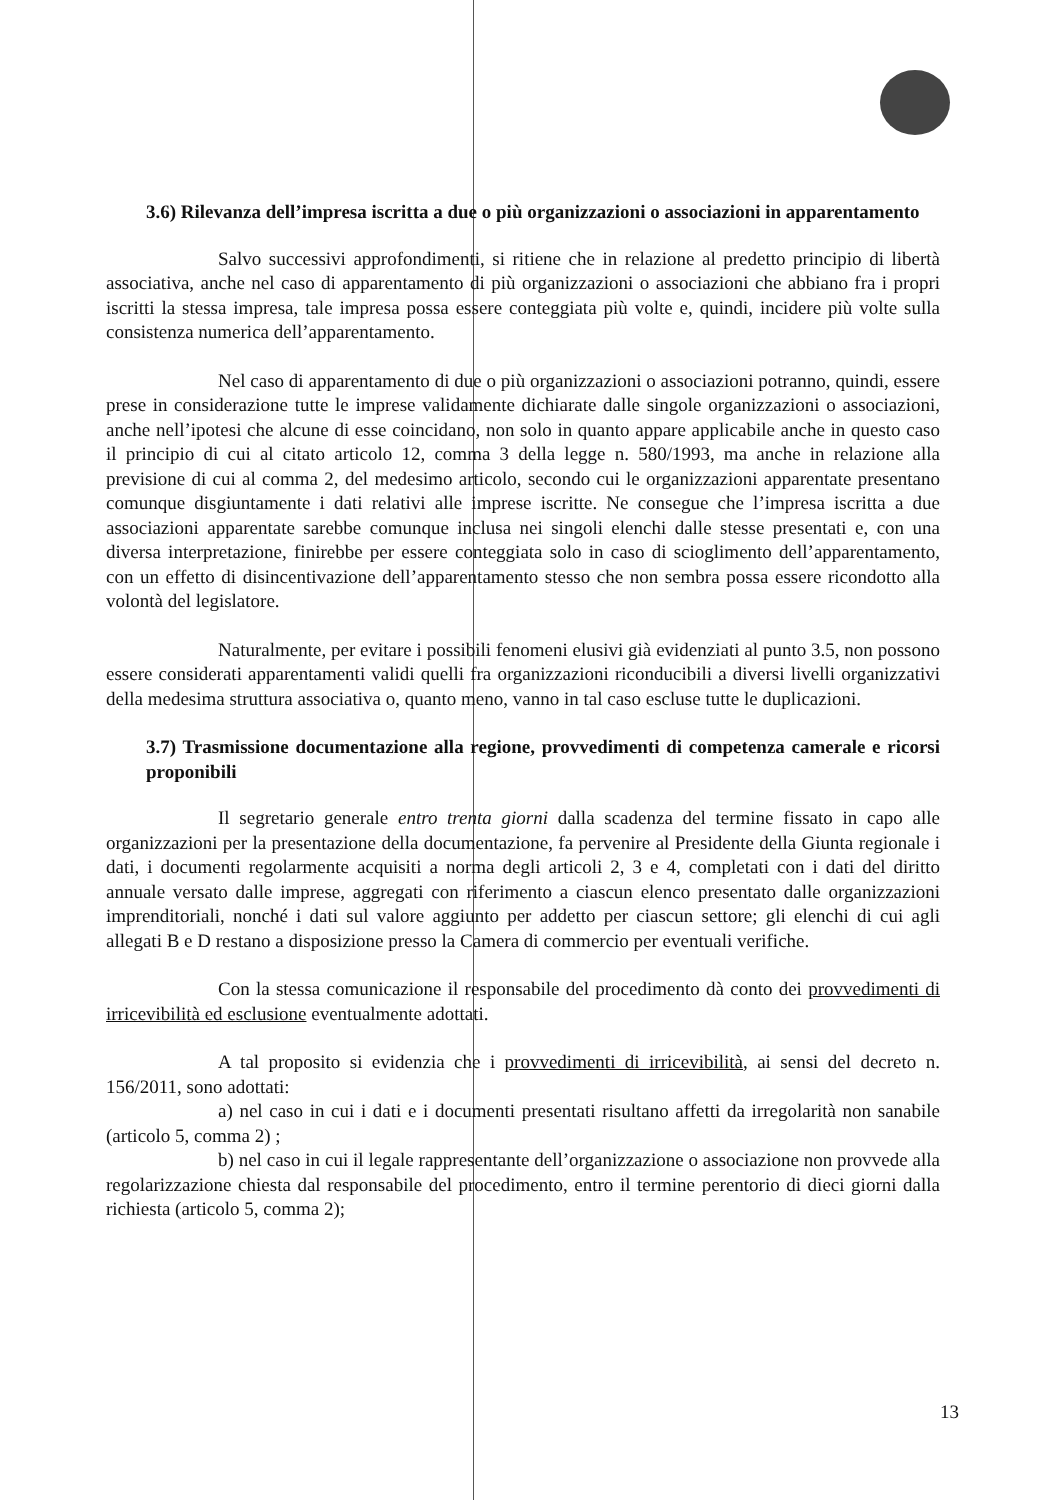3.6) Rilevanza dell’impresa iscritta a due o più organizzazioni o associazioni in apparentamento
Salvo successivi approfondimenti, si ritiene che in relazione al predetto principio di libertà associativa, anche nel caso di apparentamento di più organizzazioni o associazioni che abbiano fra i propri iscritti la stessa impresa, tale impresa possa essere conteggiata più volte e, quindi, incidere più volte sulla consistenza numerica dell’apparentamento.
Nel caso di apparentamento di due o più organizzazioni o associazioni potranno, quindi, essere prese in considerazione tutte le imprese validamente dichiarate dalle singole organizzazioni o associazioni, anche nell’ipotesi che alcune di esse coincidano, non solo in quanto appare applicabile anche in questo caso il principio di cui al citato articolo 12, comma 3 della legge n. 580/1993, ma anche in relazione alla previsione di cui al comma 2, del medesimo articolo, secondo cui le organizzazioni apparentate presentano comunque disgiuntamente i dati relativi alle imprese iscritte. Ne consegue che l’impresa iscritta a due associazioni apparentate sarebbe comunque inclusa nei singoli elenchi dalle stesse presentati e, con una diversa interpretazione, finirebbe per essere conteggiata solo in caso di scioglimento dell’apparentamento, con un effetto di disincentivazione dell’apparentamento stesso che non sembra possa essere ricondotto alla volontà del legislatore.
Naturalmente, per evitare i possibili fenomeni elusivi già evidenziati al punto 3.5, non possono essere considerati apparentamenti validi quelli fra organizzazioni riconducibili a diversi livelli organizzativi della medesima struttura associativa o, quanto meno, vanno in tal caso escluse tutte le duplicazioni.
3.7) Trasmissione documentazione alla regione, provvedimenti di competenza camerale e ricorsi proponibili
Il segretario generale entro trenta giorni dalla scadenza del termine fissato in capo alle organizzazioni per la presentazione della documentazione, fa pervenire al Presidente della Giunta regionale i dati, i documenti regolarmente acquisiti a norma degli articoli 2, 3 e 4, completati con i dati del diritto annuale versato dalle imprese, aggregati con riferimento a ciascun elenco presentato dalle organizzazioni imprenditoriali, nonché i dati sul valore aggiunto per addetto per ciascun settore; gli elenchi di cui agli allegati B e D restano a disposizione presso la Camera di commercio per eventuali verifiche.
Con la stessa comunicazione il responsabile del procedimento dà conto dei provvedimenti di irricevibilità ed esclusione eventualmente adottati.
A tal proposito si evidenzia che i provvedimenti di irricevibilità, ai sensi del decreto n. 156/2011, sono adottati:
a) nel caso in cui i dati e i documenti presentati risultano affetti da irregolarità non sanabile (articolo 5, comma 2) ;
b) nel caso in cui il legale rappresentante dell’organizzazione o associazione non provvede alla regolarizzazione chiesta dal responsabile del procedimento, entro il termine perentorio di dieci giorni dalla richiesta (articolo 5, comma 2);
13